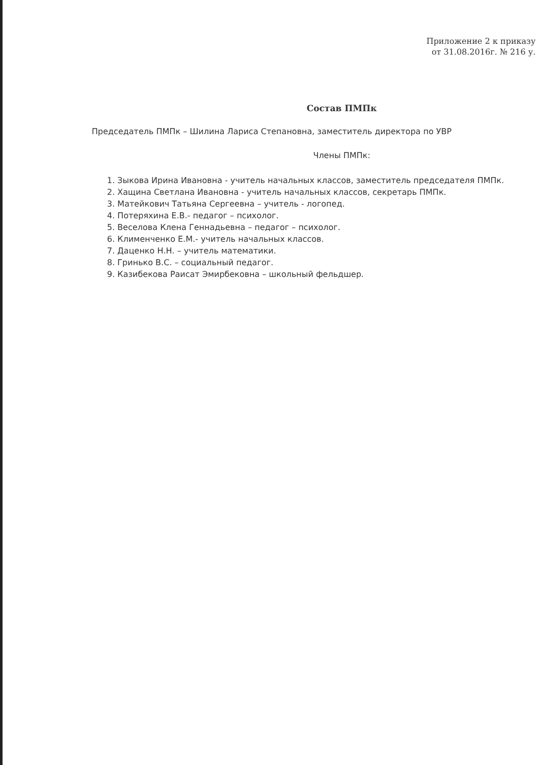Приложение 2 к приказу
от 31.08.2016г. № 216 у.
Состав ПМПк
Председатель ПМПк – Шилина Лариса Степановна, заместитель директора по УВР
Члены ПМПк:
1. Зыкова Ирина Ивановна - учитель начальных классов, заместитель председателя ПМПк.
2. Хащина Светлана Ивановна - учитель начальных классов, секретарь ПМПк.
3. Матейкович Татьяна Сергеевна – учитель - логопед.
4. Потеряхина Е.В.- педагог – психолог.
5. Веселова Клена Геннадьевна – педагог – психолог.
6. Клименченко Е.М.- учитель начальных классов.
7. Даценко Н.Н. – учитель математики.
8. Гринько В.С. – социальный педагог.
9. Казибекова Раисат Эмирбековна – школьный фельдшер.